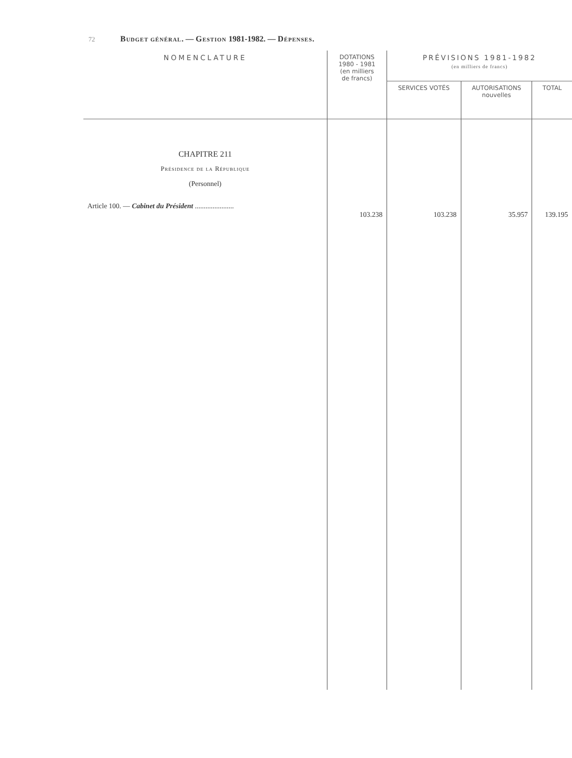72 Budget général. — Gestion 1981-1982. — Dépenses.
| NOMENCLATURE | DOTATIONS 1980 - 1981 (en milliers de francs) | PRÉVISIONS 1981-1982 (en milliers de francs) | | |
| --- | --- | --- | --- | --- |
| | | SERVICES VOTÉS | AUTORISATIONS nouvelles | TOTAL |
| CHAPITRE 211 Présidence de la République (Personnel) Article 100. — Cabinet du Président ...................... | 103.238 | 103.238 | 35.957 | 139.195 |